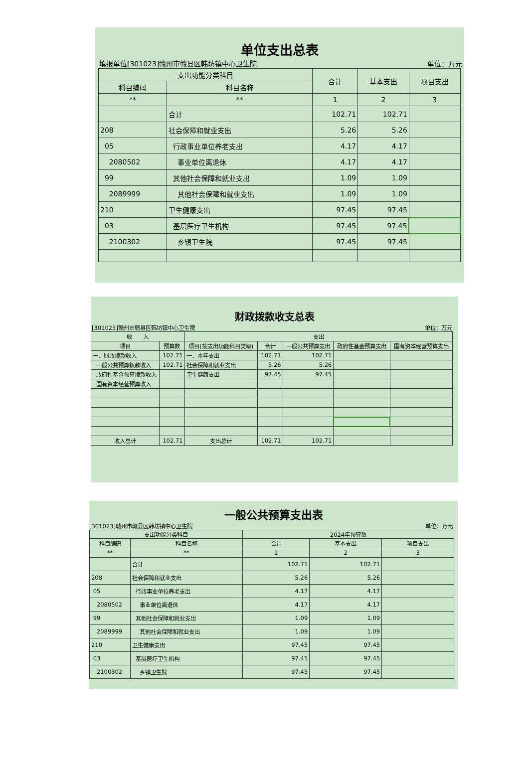单位支出总表
填报单位[301023]赣州市赣县区韩坊镇中心卫生院 单位：万元
| 支出功能分类科目 | | 合计 | 基本支出 | 项目支出 |
| --- | --- | --- | --- | --- |
| 科目编码 | 科目名称 | | | |
| ** | ** | 1 | 2 | 3 |
| | 合计 | 102.71 | 102.71 | |
| 208 | 社会保障和就业支出 | 5.26 | 5.26 | |
| 05 | 行政事业单位养老支出 | 4.17 | 4.17 | |
| 2080502 | 事业单位离退休 | 4.17 | 4.17 | |
| 99 | 其他社会保障和就业支出 | 1.09 | 1.09 | |
| 2089999 | 其他社会保障和就业支出 | 1.09 | 1.09 | |
| 210 | 卫生健康支出 | 97.45 | 97.45 | |
| 03 | 基层医疗卫生机构 | 97.45 | 97.45 | |
| 2100302 | 乡镇卫生院 | 97.45 | 97.45 | |
财政拨款收支总表
[301023]赣州市赣县区韩坊镇中心卫生院 单位：万元
| 收 入 | | 支出 | | | | |
| --- | --- | --- | --- | --- | --- | --- |
| 项目 | 预算数 | 项目(按支出功能科目类级) | 合计 | 一般公共预算支出 | 政府性基金预算支出 | 国有资本经营预算支出 |
| 一、财政拨款收入 | 102.71 | 一、本年支出 | 102.71 | 102.71 | | |
| 一般公共预算拨款收入 | 102.71 | 社会保障和就业支出 | 5.26 | 5.26 | | |
| 政府性基金预算拨款收入 | | 卫生健康支出 | 97.45 | 97.45 | | |
| 国有资本经营预算收入 | | | | | | |
| 收入总计 | 102.71 | 支出总计 | 102.71 | 102.71 | | |
一般公共预算支出表
[301023]赣州市赣县区韩坊镇中心卫生院 单位：万元
| 支出功能分类科目 | | 2024年预算数 | | |
| --- | --- | --- | --- | --- |
| 科目编码 | 科目名称 | 合计 | 基本支出 | 项目支出 |
| ** | ** | 1 | 2 | 3 |
| | 合计 | 102.71 | 102.71 | |
| 208 | 社会保障和就业支出 | 5.26 | 5.26 | |
| 05 | 行政事业单位养老支出 | 4.17 | 4.17 | |
| 2080502 | 事业单位离退休 | 4.17 | 4.17 | |
| 99 | 其他社会保障和就业支出 | 1.09 | 1.09 | |
| 2089999 | 其他社会保障和就业支出 | 1.09 | 1.09 | |
| 210 | 卫生健康支出 | 97.45 | 97.45 | |
| 03 | 基层医疗卫生机构 | 97.45 | 97.45 | |
| 2100302 | 乡镇卫生院 | 97.45 | 97.45 | |